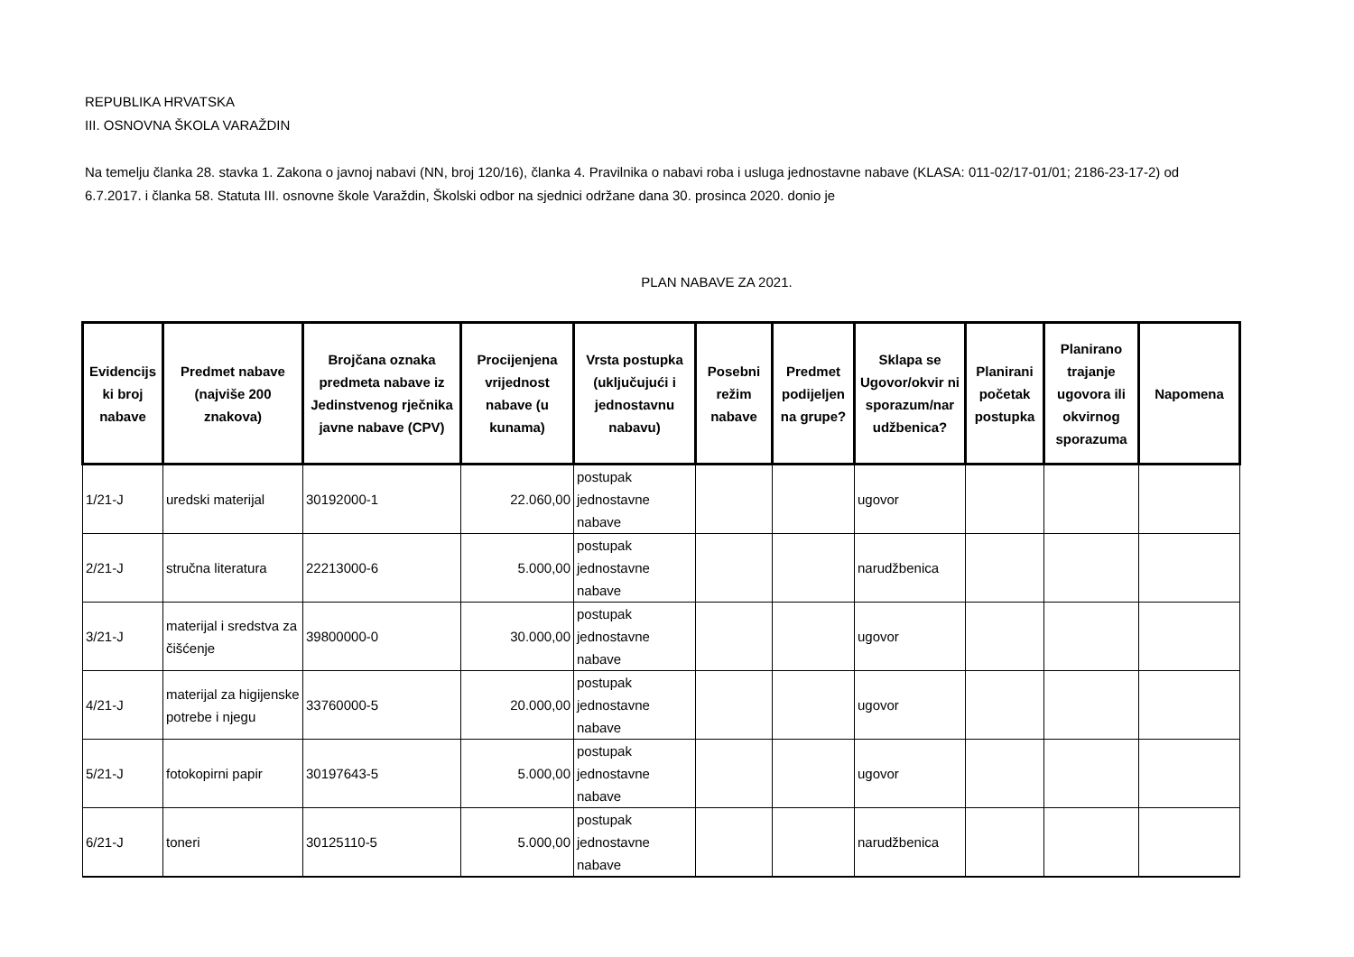REPUBLIKA HRVATSKA
III. OSNOVNA ŠKOLA VARAŽDIN
Na temelju članka 28. stavka 1. Zakona o javnoj nabavi (NN, broj 120/16), članka 4. Pravilnika o nabavi roba i usluga jednostavne nabave (KLASA: 011-02/17-01/01; 2186-23-17-2) od 6.7.2017. i članka 58. Statuta III. osnovne škole Varaždin, Školski odbor na sjednici održane dana 30. prosinca 2020. donio je
PLAN NABAVE ZA 2021.
| Evidencijs ki broj nabave | Predmet nabave (najviše 200 znakova) | Brojčana oznaka predmeta nabave iz Jedinstvenog rječnika javne nabave (CPV) | Procijenjena vrijednost nabave (u kunama) | Vrsta postupka (uključujući i jednostavnu nabavu) | Posebni režim nabave | Predmet podijeljen na grupe? | Sklapa se Ugovor/okvir ni sporazum/nar udžbenica? | Planirani početak postupka | Planirano trajanje ugovora ili okvirnog sporazuma | Napomena |
| --- | --- | --- | --- | --- | --- | --- | --- | --- | --- | --- |
| 1/21-J | uredski materijal | 30192000-1 | 22.060,00 | postupak jednostavne nabave | | | ugovor | | | |
| 2/21-J | stručna literatura | 22213000-6 | 5.000,00 | postupak jednostavne nabave | | | narudžbenica | | | |
| 3/21-J | materijal i sredstva za čišćenje | 39800000-0 | 30.000,00 | postupak jednostavne nabave | | | ugovor | | | |
| 4/21-J | materijal za higijenske potrebe i njegu | 33760000-5 | 20.000,00 | postupak jednostavne nabave | | | ugovor | | | |
| 5/21-J | fotokopirni papir | 30197643-5 | 5.000,00 | postupak jednostavne nabave | | | ugovor | | | |
| 6/21-J | toneri | 30125110-5 | 5.000,00 | postupak jednostavne nabave | | | narudžbenica | | | |